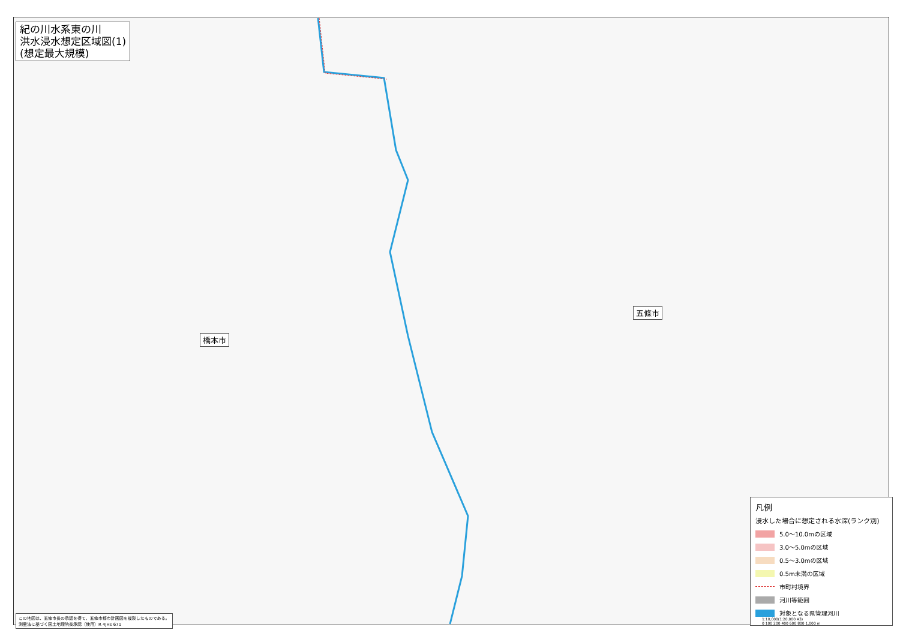紀の川水系東の川
洪水浸水想定区域図(1)
(想定最大規模)
橋本市
五條市
凡例
浸水した場合に想定される水深(ランク別)
5.0～10.0mの区域
3.0～5.0mの区域
0.5～3.0mの区域
0.5m未満の区域
市町村境界
河川等範囲
対象となる県管理河川
この地図は、五條市長の承認を得て、五條市都市計画図を複製したものである。
測量法に基づく国土地理院長承認（使用）R 4JHs 671
1:10,000(1:20,000 A3)
0 100 200 400 600 800 1,000 m